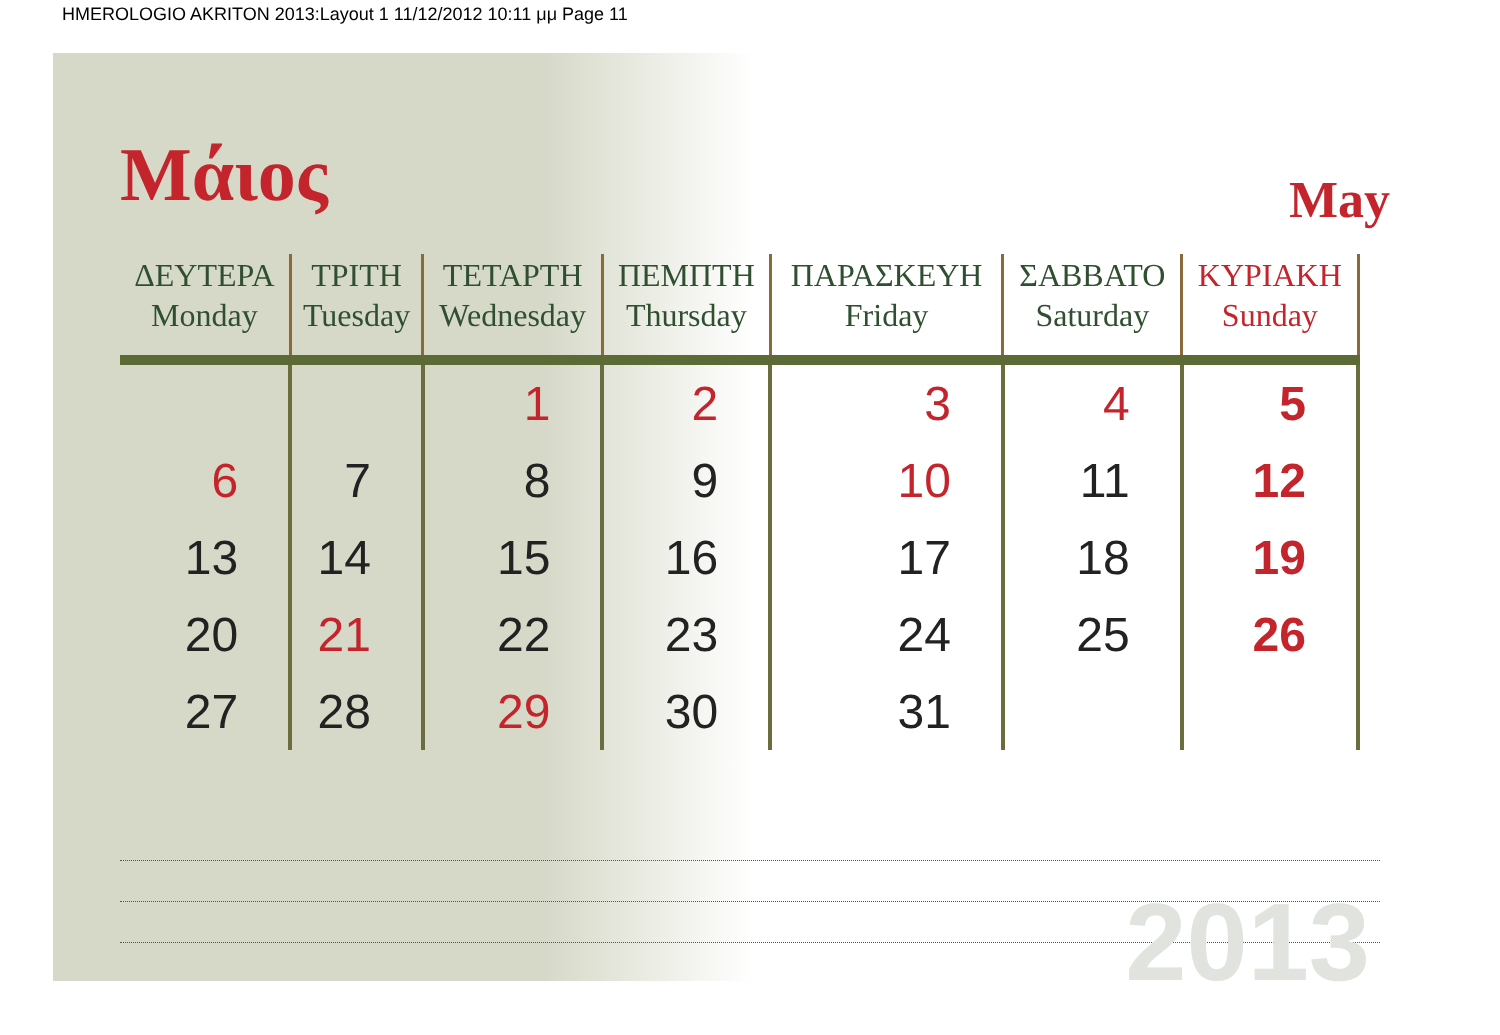HMEROLOGIO AKRITON 2013:Layout 1 11/12/2012 10:11 μμ Page 11
Μάιος
May
| ΔΕΥΤΕΡΑ Monday | ΤΡΙΤΗ Tuesday | ΤΕΤΑΡΤΗ Wednesday | ΠΕΜΠΤΗ Thursday | ΠΑΡΑΣΚΕΥΗ Friday | ΣΑΒΒΑΤΟ Saturday | ΚΥΡΙΑΚΗ Sunday |
| --- | --- | --- | --- | --- | --- | --- |
| | | 1 | 2 | 3 | 4 | 5 |
| 6 | 7 | 8 | 9 | 10 | 11 | 12 |
| 13 | 14 | 15 | 16 | 17 | 18 | 19 |
| 20 | 21 | 22 | 23 | 24 | 25 | 26 |
| 27 | 28 | 29 | 30 | 31 | | |
2013